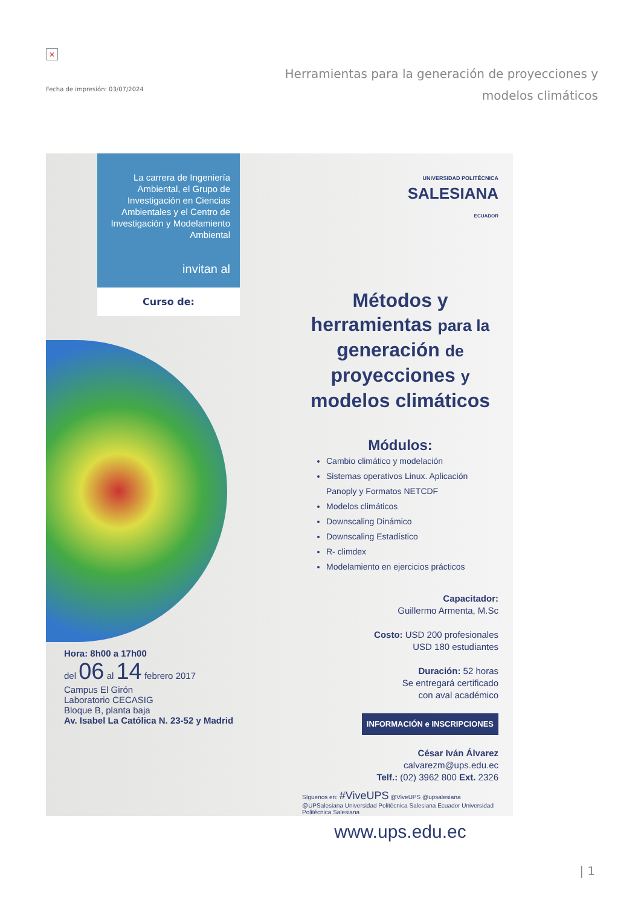×
Fecha de impresión: 03/07/2024
Herramientas para la generación de proyecciones y modelos climáticos
La carrera de Ingeniería Ambiental, el Grupo de Investigación en Ciencias Ambientales y el Centro de Investigación y Modelamiento Ambiental
invitan al
Curso de:
Hora: 8h00 a 17h00
del 06 al 14 febrero 2017
Campus El Girón
Laboratorio CECASIG
Bloque B, planta baja
Av. Isabel La Católica N. 23-52 y Madrid
UNIVERSIDAD POLITÉCNICA
SALESIANA
ECUADOR
Métodos y herramientas para la generación de proyecciones y modelos climáticos
Módulos:
Cambio climático y modelación
Sistemas operativos Linux. Aplicación Panoply y Formatos NETCDF
Modelos climáticos
Downscaling Dinámico
Downscaling Estadístico
R- climdex
Modelamiento en ejercicios prácticos
Capacitador:
Guillermo Armenta, M.Sc
Costo: USD 200 profesionales
USD 180 estudiantes
Duración: 52 horas
Se entregará certificado
con aval académico
INFORMACIÓN e INSCRIPCIONES
César Iván Álvarez
calvarezm@ups.edu.ec
Telf.: (02) 3962 800 Ext. 2326
Síguenos en: #ViveUPS @ViveUPS @upsalesiana @UPSalesiana Universidad Politécnica Salesiana Ecuador Universidad Politécnica Salesiana
www.ups.edu.ec
| 1